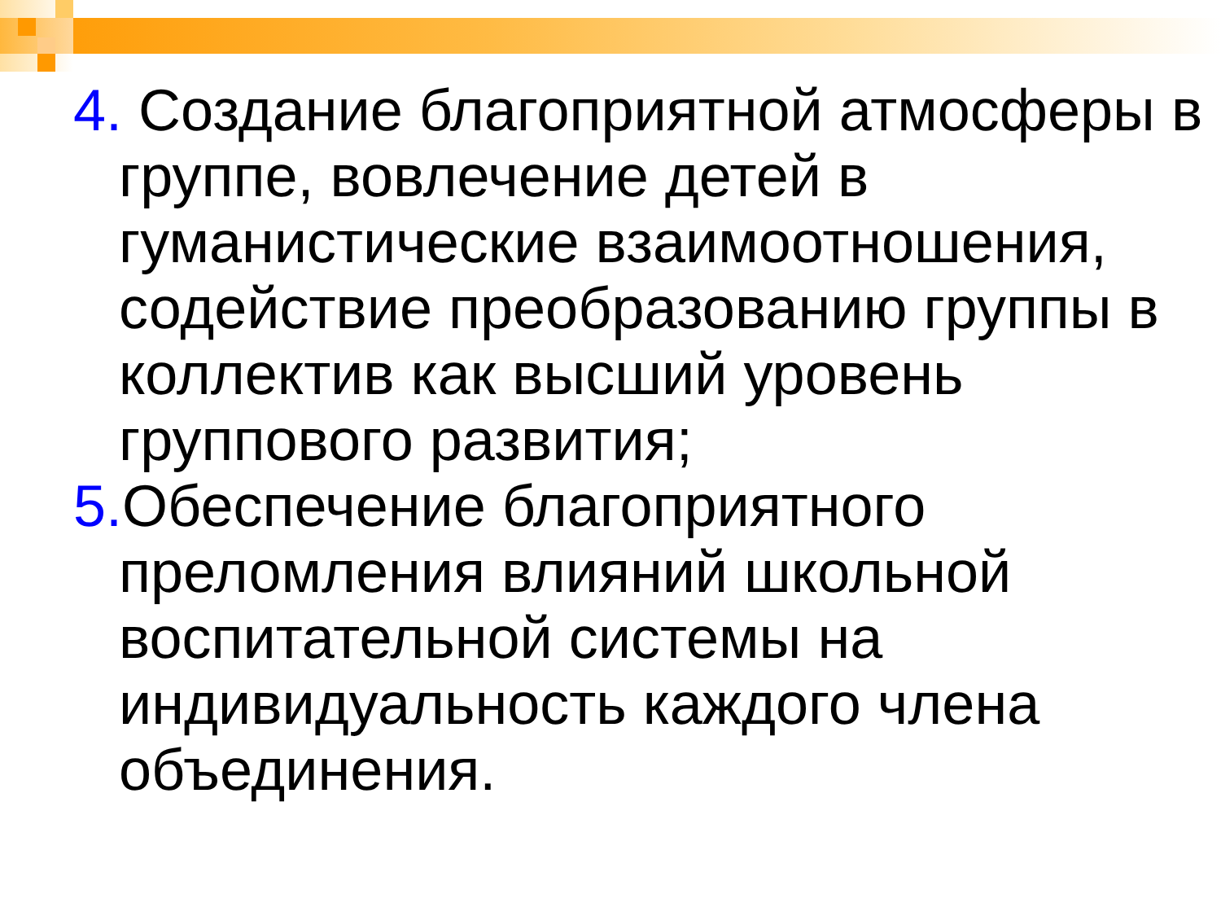4. Создание благоприятной атмосферы в группе, вовлечение детей в гуманистические взаимоотношения, содействие преобразованию группы в коллектив как высший уровень группового развития;
5. Обеспечение благоприятного преломления влияний школьной воспитательной системы на индивидуальность каждого члена объединения.